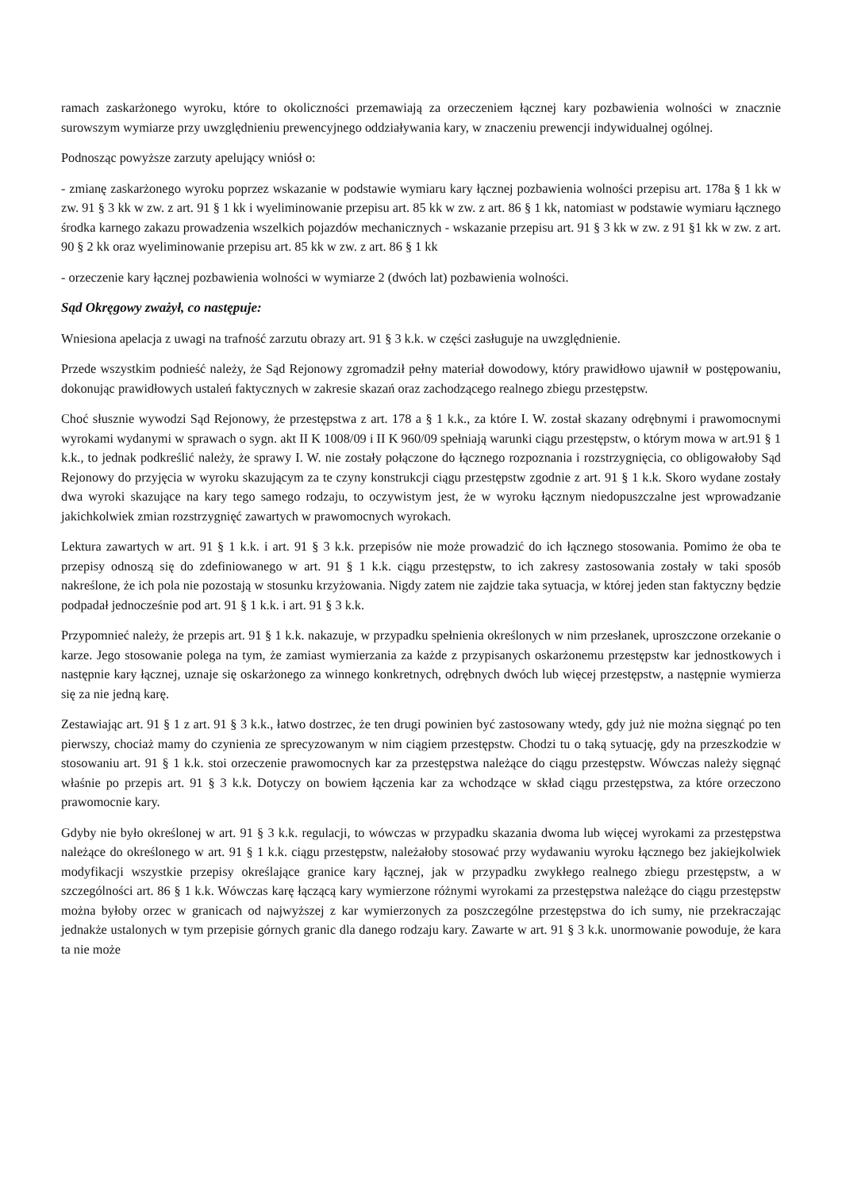ramach zaskarżonego wyroku, które to okoliczności przemawiają za orzeczeniem łącznej kary pozbawienia wolności w znacznie surowszym wymiarze przy uwzględnieniu prewencyjnego oddziaływania kary, w znaczeniu prewencji indywidualnej ogólnej.
Podnosząc powyższe zarzuty apelujący wniósł o:
- zmianę zaskarżonego wyroku poprzez wskazanie w podstawie wymiaru kary łącznej pozbawienia wolności przepisu art. 178a § 1 kk w zw. 91 § 3 kk w zw. z art. 91 § 1 kk i wyeliminowanie przepisu art. 85 kk w zw. z art. 86 § 1 kk, natomiast w podstawie wymiaru łącznego środka karnego zakazu prowadzenia wszelkich pojazdów mechanicznych - wskazanie przepisu art. 91 § 3 kk w zw. z 91 §1 kk w zw. z art. 90 § 2 kk oraz wyeliminowanie przepisu art. 85 kk w zw. z art. 86 § 1 kk
- orzeczenie kary łącznej pozbawienia wolności w wymiarze 2 (dwóch lat) pozbawienia wolności.
Sąd Okręgowy zważył, co następuje:
Wniesiona apelacja z uwagi na trafność zarzutu obrazy art. 91 § 3 k.k. w części zasługuje na uwzględnienie.
Przede wszystkim podnieść należy, że Sąd Rejonowy zgromadził pełny materiał dowodowy, który prawidłowo ujawnił w postępowaniu, dokonując prawidłowych ustaleń faktycznych w zakresie skazań oraz zachodzącego realnego zbiegu przestępstw.
Choć słusznie wywodzi Sąd Rejonowy, że przestępstwa z art. 178 a § 1 k.k., za które I. W. został skazany odrębnymi i prawomocnymi wyrokami wydanymi w sprawach o sygn. akt II K 1008/09 i II K 960/09 spełniają warunki ciągu przestępstw, o którym mowa w art.91 § 1 k.k., to jednak podkreślić należy, że sprawy I. W. nie zostały połączone do łącznego rozpoznania i rozstrzygnięcia, co obligowałoby Sąd Rejonowy do przyjęcia w wyroku skazującym za te czyny konstrukcji ciągu przestępstw zgodnie z art. 91 § 1 k.k. Skoro wydane zostały dwa wyroki skazujące na kary tego samego rodzaju, to oczywistym jest, że w wyroku łącznym niedopuszczalne jest wprowadzanie jakichkolwiek zmian rozstrzygnięć zawartych w prawomocnych wyrokach.
Lektura zawartych w art. 91 § 1 k.k. i art. 91 § 3 k.k. przepisów nie może prowadzić do ich łącznego stosowania. Pomimo że oba te przepisy odnoszą się do zdefiniowanego w art. 91 § 1 k.k. ciągu przestępstw, to ich zakresy zastosowania zostały w taki sposób nakreślone, że ich pola nie pozostają w stosunku krzyżowania. Nigdy zatem nie zajdzie taka sytuacja, w której jeden stan faktyczny będzie podpadał jednocześnie pod art. 91 § 1 k.k. i art. 91 § 3 k.k.
Przypomnieć należy, że przepis art. 91 § 1 k.k. nakazuje, w przypadku spełnienia określonych w nim przesłanek, uproszczone orzekanie o karze. Jego stosowanie polega na tym, że zamiast wymierzania za każde z przypisanych oskarżonemu przestępstw kar jednostkowych i następnie kary łącznej, uznaje się oskarżonego za winnego konkretnych, odrębnych dwóch lub więcej przestępstw, a następnie wymierza się za nie jedną karę.
Zestawiając art. 91 § 1 z art. 91 § 3 k.k., łatwo dostrzec, że ten drugi powinien być zastosowany wtedy, gdy już nie można sięgnąć po ten pierwszy, chociaż mamy do czynienia ze sprecyzowanym w nim ciągiem przestępstw. Chodzi tu o taką sytuację, gdy na przeszkodzie w stosowaniu art. 91 § 1 k.k. stoi orzeczenie prawomocnych kar za przestępstwa należące do ciągu przestępstw. Wówczas należy sięgnąć właśnie po przepis art. 91 § 3 k.k. Dotyczy on bowiem łączenia kar za wchodzące w skład ciągu przestępstwa, za które orzeczono prawomocnie kary.
Gdyby nie było określonej w art. 91 § 3 k.k. regulacji, to wówczas w przypadku skazania dwoma lub więcej wyrokami za przestępstwa należące do określonego w art. 91 § 1 k.k. ciągu przestępstw, należałoby stosować przy wydawaniu wyroku łącznego bez jakiejkolwiek modyfikacji wszystkie przepisy określające granice kary łącznej, jak w przypadku zwykłego realnego zbiegu przestępstw, a w szczególności art. 86 § 1 k.k. Wówczas karę łączącą kary wymierzone różnymi wyrokami za przestępstwa należące do ciągu przestępstw można byłoby orzec w granicach od najwyższej z kar wymierzonych za poszczególne przestępstwa do ich sumy, nie przekraczając jednakże ustalonych w tym przepisie górnych granic dla danego rodzaju kary. Zawarte w art. 91 § 3 k.k. unormowanie powoduje, że kara ta nie może